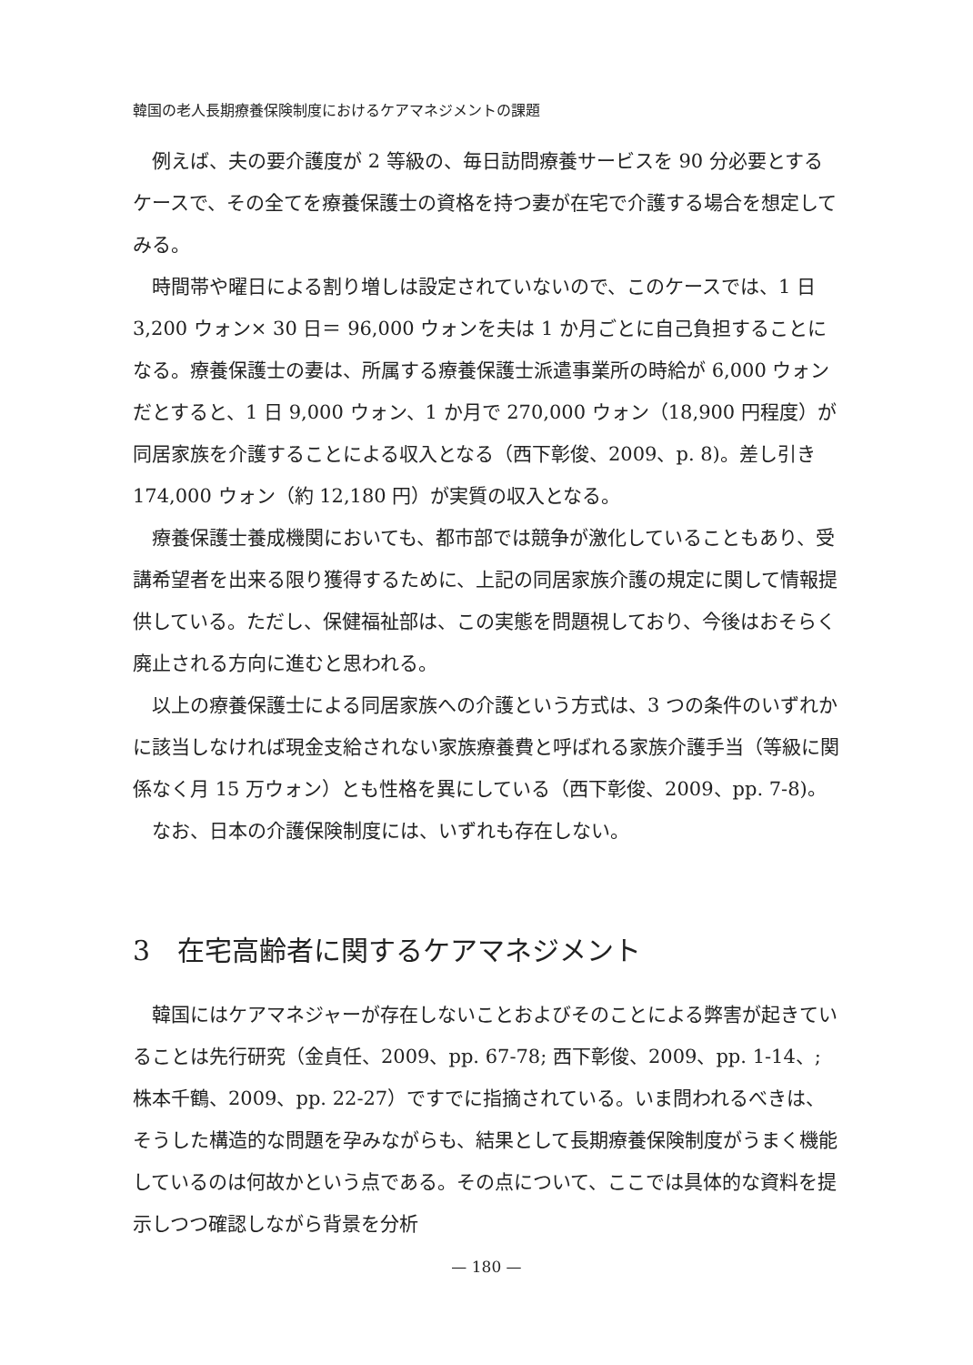韓国の老人長期療養保険制度におけるケアマネジメントの課題
例えば、夫の要介護度が 2 等級の、毎日訪問療養サービスを 90 分必要とするケースで、その全てを療養保護士の資格を持つ妻が在宅で介護する場合を想定してみる。
時間帯や曜日による割り増しは設定されていないので、このケースでは、1 日 3,200 ウォン× 30 日＝ 96,000 ウォンを夫は 1 か月ごとに自己負担することになる。療養保護士の妻は、所属する療養保護士派遣事業所の時給が 6,000 ウォンだとすると、1 日 9,000 ウォン、1 か月で 270,000 ウォン（18,900 円程度）が同居家族を介護することによる収入となる（西下彰俊、2009、p. 8)。差し引き 174,000 ウォン（約 12,180 円）が実質の収入となる。
療養保護士養成機関においても、都市部では競争が激化していることもあり、受講希望者を出来る限り獲得するために、上記の同居家族介護の規定に関して情報提供している。ただし、保健福祉部は、この実態を問題視しており、今後はおそらく廃止される方向に進むと思われる。
以上の療養保護士による同居家族への介護という方式は、3 つの条件のいずれかに該当しなければ現金支給されない家族療養費と呼ばれる家族介護手当（等級に関係なく月 15 万ウォン）とも性格を異にしている（西下彰俊、2009、pp. 7-8)。
なお、日本の介護保険制度には、いずれも存在しない。
3　在宅高齢者に関するケアマネジメント
韓国にはケアマネジャーが存在しないことおよびそのことによる弊害が起きていることは先行研究（金貞任、2009、pp. 67-78; 西下彰俊、2009、pp. 1-14、; 株本千鶴、2009、pp. 22-27）ですでに指摘されている。いま問われるべきは、そうした構造的な問題を孕みながらも、結果として長期療養保険制度がうまく機能しているのは何故かという点である。その点について、ここでは具体的な資料を提示しつつ確認しながら背景を分析
— 180 —